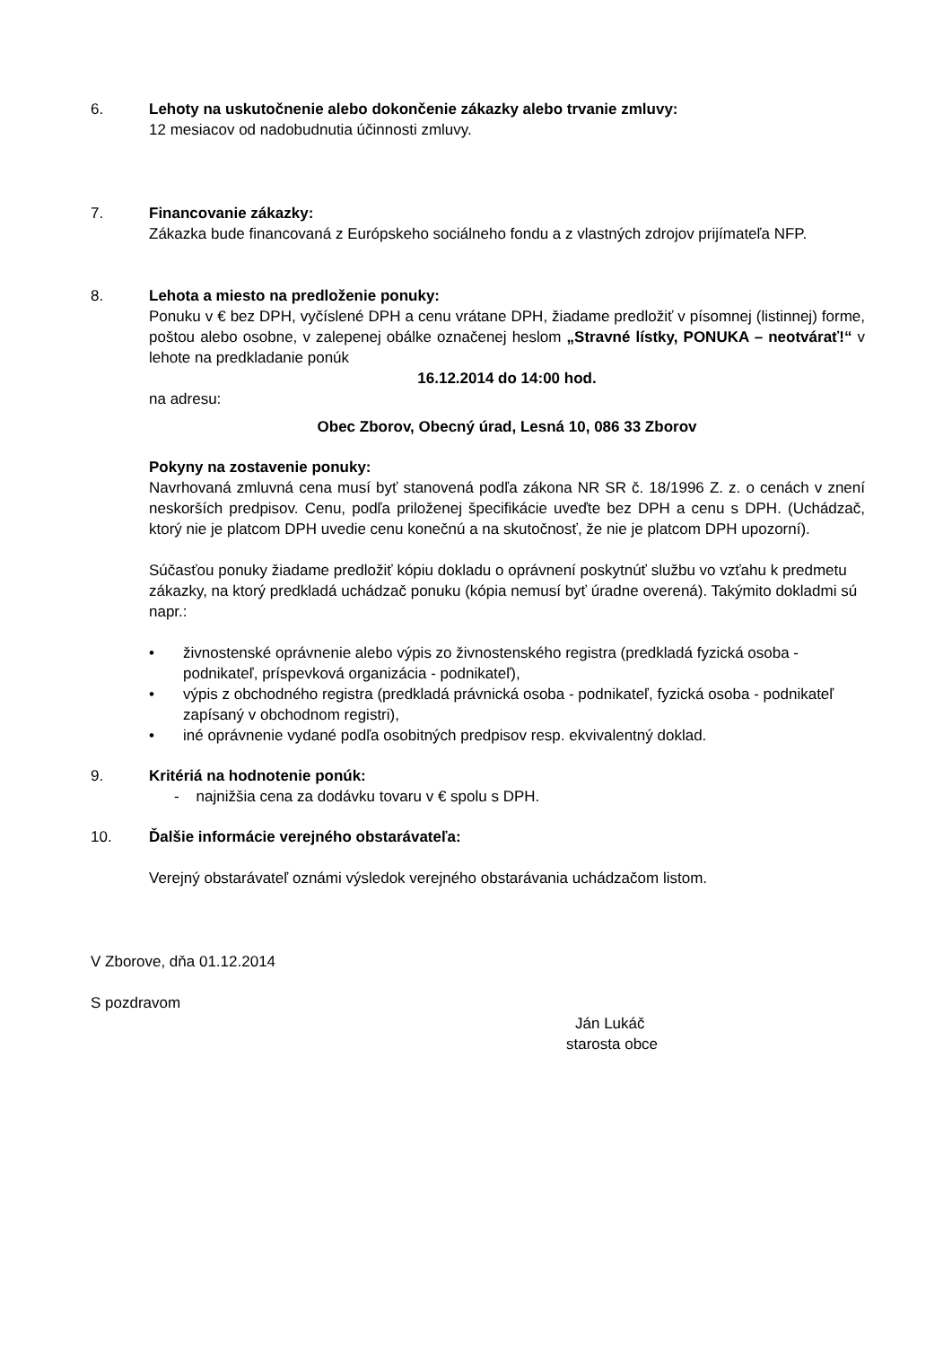6. Lehoty na uskutočnenie alebo dokončenie zákazky alebo trvanie zmluvy:
12 mesiacov od nadobudnutia účinnosti zmluvy.
7. Financovanie zákazky:
Zákazka bude financovaná z Európskeho sociálneho fondu a z vlastných zdrojov prijímateľa NFP.
8. Lehota a miesto na predloženie ponuky:
Ponuku v € bez DPH, vyčíslené DPH a cenu vrátane DPH, žiadame predložiť v písomnej (listinnej) forme, poštou alebo osobne, v zalepenej obálke označenej heslom „Stravné lístky, PONUKA – neotvárať!“ v lehote na predkladanie ponúk
16.12.2014 do 14:00 hod.
na adresu:
Obec Zborov, Obecný úrad, Lesná 10, 086 33 Zborov
Pokyny na zostavenie ponuky:
Navrhovaná zmluvná cena musí byť stanovená podľa zákona NR SR č. 18/1996 Z. z. o cenách v znení neskorších predpisov. Cenu, podľa priloženej špecifikácie uveďte bez DPH a cenu s DPH. (Uchádzač, ktorý nie je platcom DPH uvedie cenu konečnú a na skutočnosť, že nie je platcom DPH upozorní).
Súčasťou ponuky žiadame predložiť kópiu dokladu o oprávnení poskytnúť službu vo vzťahu k predmetu zákazky, na ktorý predkladá uchádzač ponuku (kópia nemusí byť úradne overená). Takýmito dokladmi sú napr.:
• živnostenské oprávnenie alebo výpis zo živnostenského registra (predkladá fyzická osoba -podnikateľ, príspevková organizácia - podnikateľ),
• výpis z obchodného registra (predkladá právnická osoba - podnikateľ, fyzická osoba - podnikateľ zapísaný v obchodnom registri),
• iné oprávnenie vydané podľa osobitných predpisov resp. ekvivalentný doklad.
9. Kritériá na hodnotenie ponúk:
- najnižšia cena za dodávku tovaru v € spolu s DPH.
10. Ďalšie informácie verejného obstarávateľa:
Verejný obstarávateľ oznámi výsledok verejného obstarávania uchádzačom listom.
V Zborove, dňa 01.12.2014
S pozdravom
Ján Lukáč
starosta obce